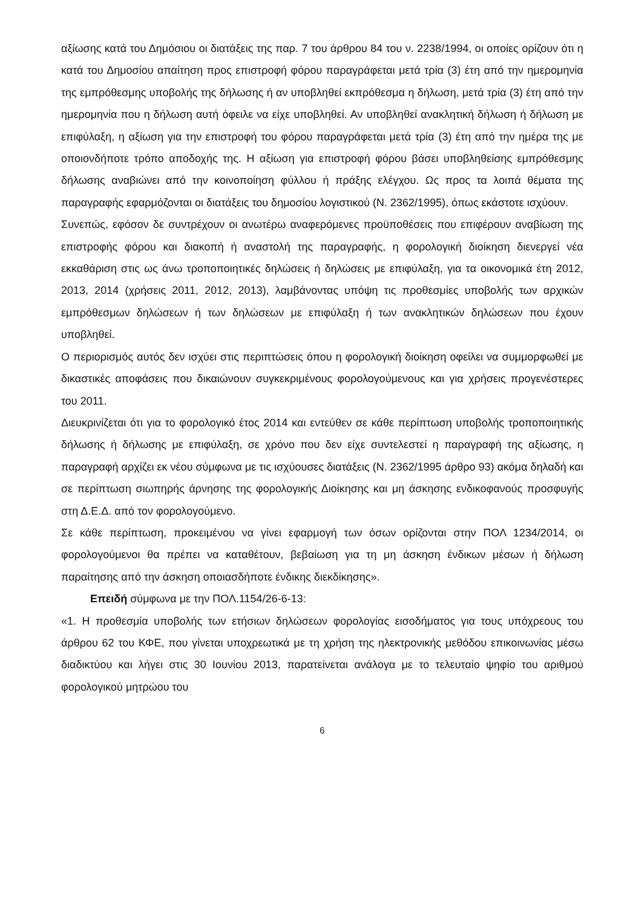αξίωσης κατά του Δημόσιου οι διατάξεις της παρ. 7 του άρθρου 84 του ν. 2238/1994, οι οποίες ορίζουν ότι η κατά του Δημοσίου απαίτηση προς επιστροφή φόρου παραγράφεται μετά τρία (3) έτη από την ημερομηνία της εμπρόθεσμης υποβολής της δήλωσης ή αν υποβληθεί εκπρόθεσμα η δήλωση, μετά τρία (3) έτη από την ημερομηνία που η δήλωση αυτή όφειλε να είχε υποβληθεί. Αν υποβληθεί ανακλητική δήλωση ή δήλωση με επιφύλαξη, η αξίωση για την επιστροφή του φόρου παραγράφεται μετά τρία (3) έτη από την ημέρα της με οποιονδήποτε τρόπο αποδοχής της. Η αξίωση για επιστροφή φόρου βάσει υποβληθείσης εμπρόθεσμης δήλωσης αναβιώνει από την κοινοποίηση φύλλου ή πράξης ελέγχου. Ως προς τα λοιπά θέματα της παραγραφής εφαρμόζονται οι διατάξεις του δημοσίου λογιστικού (Ν. 2362/1995), όπως εκάστοτε ισχύουν.
Συνεπώς, εφόσον δε συντρέχουν οι ανωτέρω αναφερόμενες προϋποθέσεις που επιφέρουν αναβίωση της επιστροφής φόρου και διακοπή ή αναστολή της παραγραφής, η φορολογική διοίκηση διενεργεί νέα εκκαθάριση στις ως άνω τροποποιητικές δηλώσεις ή δηλώσεις με επιφύλαξη, για τα οικονομικά έτη 2012, 2013, 2014 (χρήσεις 2011, 2012, 2013), λαμβάνοντας υπόψη τις προθεσμίες υποβολής των αρχικών εμπρόθεσμων δηλώσεων ή των δηλώσεων με επιφύλαξη ή των ανακλητικών δηλώσεων που έχουν υποβληθεί.
Ο περιορισμός αυτός δεν ισχύει στις περιπτώσεις όπου η φορολογική διοίκηση οφείλει να συμμορφωθεί με δικαστικές αποφάσεις που δικαιώνουν συγκεκριμένους φορολογούμενους και για χρήσεις προγενέστερες του 2011.
Διευκρινίζεται ότι για το φορολογικό έτος 2014 και εντεύθεν σε κάθε περίπτωση υποβολής τροποποιητικής δήλωσης ή δήλωσης με επιφύλαξη, σε χρόνο που δεν είχε συντελεστεί η παραγραφή της αξίωσης, η παραγραφή αρχίζει εκ νέου σύμφωνα με τις ισχύουσες διατάξεις (Ν. 2362/1995 άρθρο 93) ακόμα δηλαδή και σε περίπτωση σιωπηρής άρνησης της φορολογικής Διοίκησης και μη άσκησης ενδικοφανούς προσφυγής στη Δ.Ε.Δ. από τον φορολογούμενο.
Σε κάθε περίπτωση, προκειμένου να γίνει εφαρμογή των όσων ορίζονται στην ΠΟΛ 1234/2014, οι φορολογούμενοι θα πρέπει να καταθέτουν, βεβαίωση για τη μη άσκηση ένδικων μέσων ή δήλωση παραίτησης από την άσκηση οποιασδήποτε ένδικης διεκδίκησης».
Επειδή σύμφωνα με την ΠΟΛ.1154/26-6-13:
«1. Η προθεσμία υποβολής των ετήσιων δηλώσεων φορολογίας εισοδήματος για τους υπόχρεους του άρθρου 62 του ΚΦΕ, που γίνεται υποχρεωτικά με τη χρήση της ηλεκτρονικής μεθόδου επικοινωνίας μέσω διαδικτύου και λήγει στις 30 Ιουνίου 2013, παρατείνεται ανάλογα με το τελευταίο ψηφίο του αριθμού φορολογικού μητρώου του
6